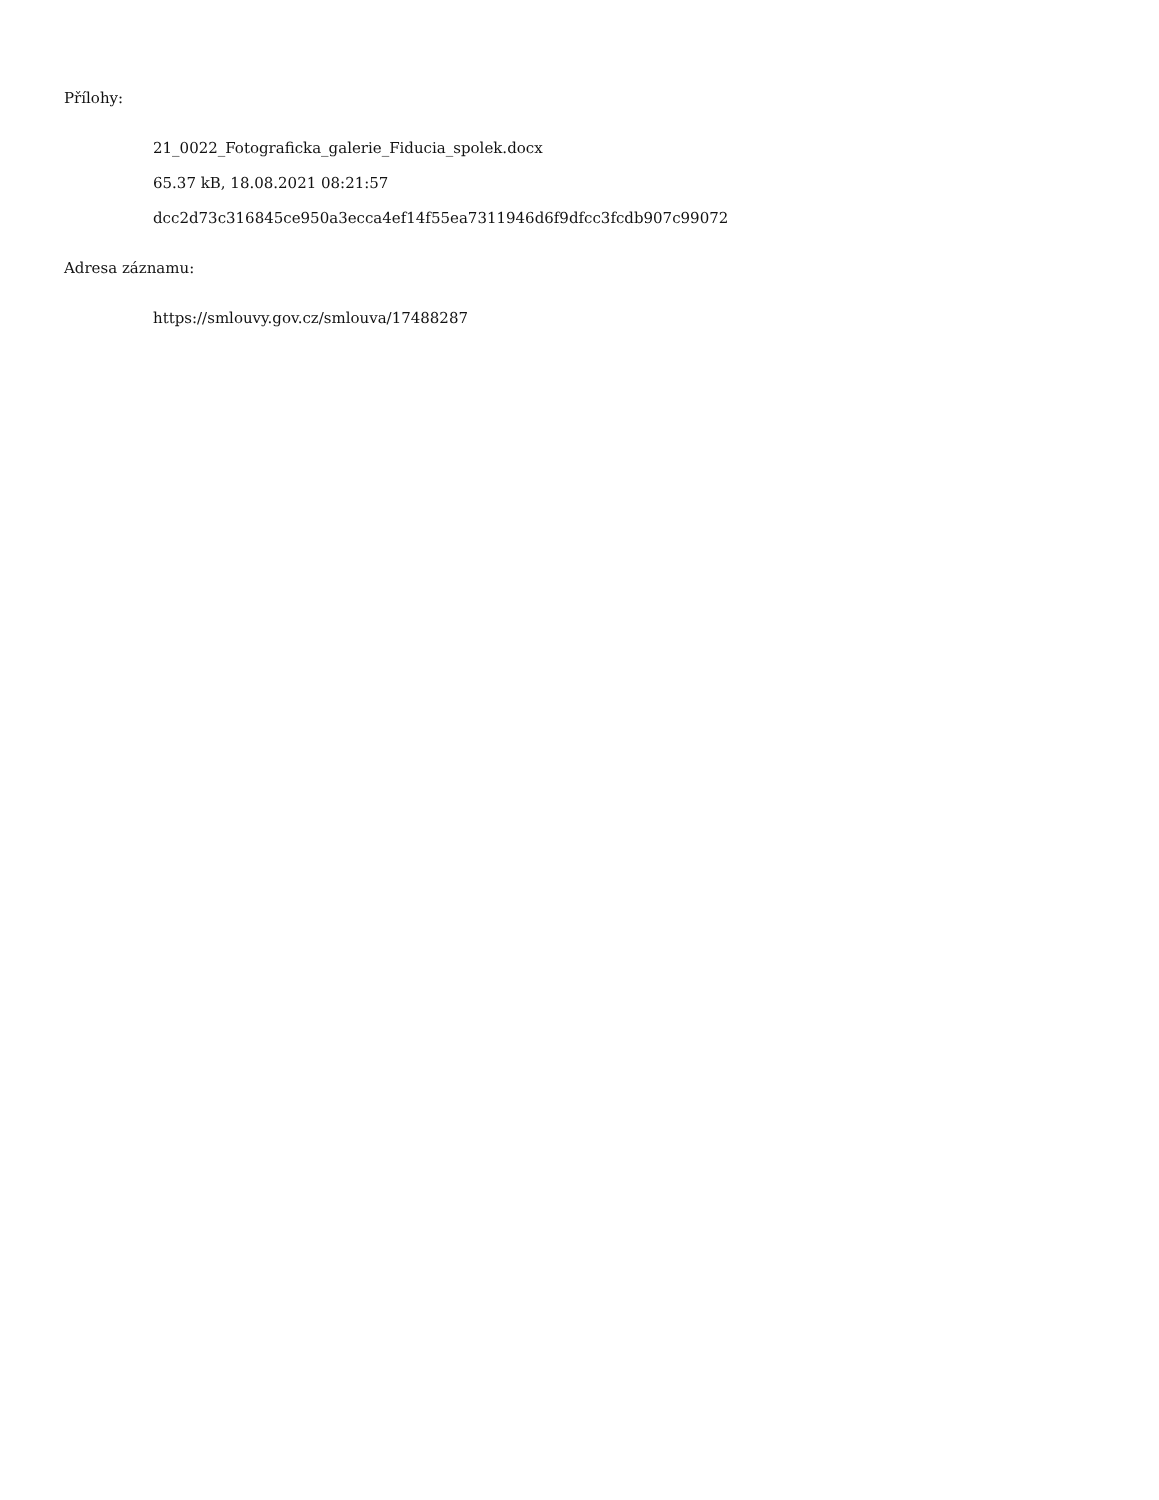Přílohy:
21_0022_Fotograficka_galerie_Fiducia_spolek.docx
65.37 kB, 18.08.2021 08:21:57
dcc2d73c316845ce950a3ecca4ef14f55ea7311946d6f9dfcc3fcdb907c99072
Adresa záznamu:
https://smlouvy.gov.cz/smlouva/17488287